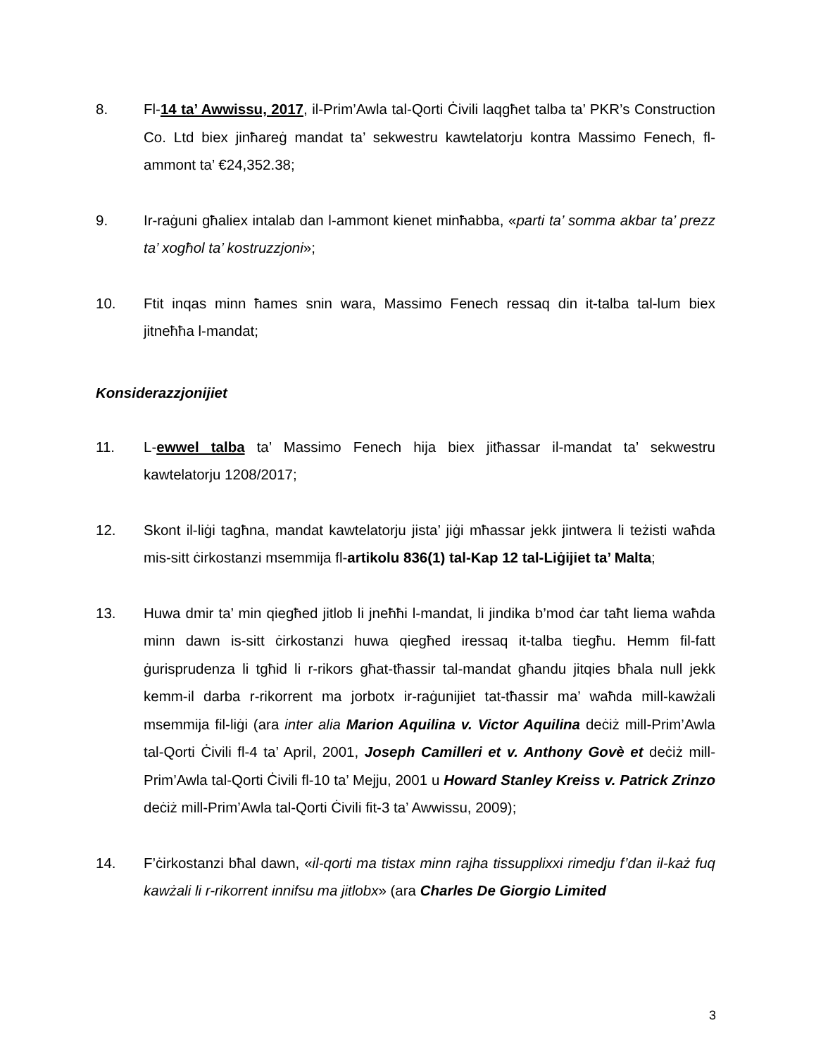8. Fl-14 ta’ Awwissu, 2017, il-Prim’Awla tal-Qorti Ċivili laqgħet talba ta’ PKR’s Construction Co. Ltd biex jinħareġ mandat ta’ sekwestru kawtelatorju kontra Massimo Fenech, fl-ammont ta’ €24,352.38;
9. Ir-raġuni għaliex intalab dan l-ammont kienet minħabba, «parti ta’ somma akbar ta’ prezz ta’ xogħol ta’ kostruzzjoni»;
10. Ftit inqas minn ħames snin wara, Massimo Fenech ressaq din it-talba tal-lum biex jitneħħa l-mandat;
Konsiderazzjonijiet
11. L-ewwel talba ta’ Massimo Fenech hija biex jitħassar il-mandat ta’ sekwestru kawtelatorju 1208/2017;
12. Skont il-liġi tagħna, mandat kawtelatorju jista’ jiġi mħassar jekk jintwera li teżisti waħda mis-sitt ċirkostanzi msemmija fl-artikolu 836(1) tal-Kap 12 tal-Liġijiet ta’ Malta;
13. Huwa dmir ta’ min qiegħed jitlob li jneħħi l-mandat, li jindika b’mod ċar taħt liema waħda minn dawn is-sitt ċirkostanzi huwa qiegħed iressaq it-talba tiegħu. Hemm fil-fatt ġurisprudenza li tgħid li r-rikors għat-tħassir tal-mandat għandu jitqies bħala null jekk kemm-il darba r-rikorrent ma jorbotx ir-raġunijiet tat-tħassir ma’ waħda mill-kawżali msemmija fil-liġi (ara inter alia Marion Aquilina v. Victor Aquilina deċiż mill-Prim’Awla tal-Qorti Ċivili fl-4 ta’ April, 2001, Joseph Camilleri et v. Anthony Govè et deċiż mill-Prim’Awla tal-Qorti Ċivili fl-10 ta’ Mejju, 2001 u Howard Stanley Kreiss v. Patrick Zrinzo deċiż mill-Prim’Awla tal-Qorti Ċivili fit-3 ta’ Awwissu, 2009);
14. F’ċirkostanzi bħal dawn, «il-qorti ma tistax minn rajha tissupplixxi rimedju f’dan il-każ fuq kawżali li r-rikorrent innifsu ma jitlobx» (ara Charles De Giorgio Limited
3